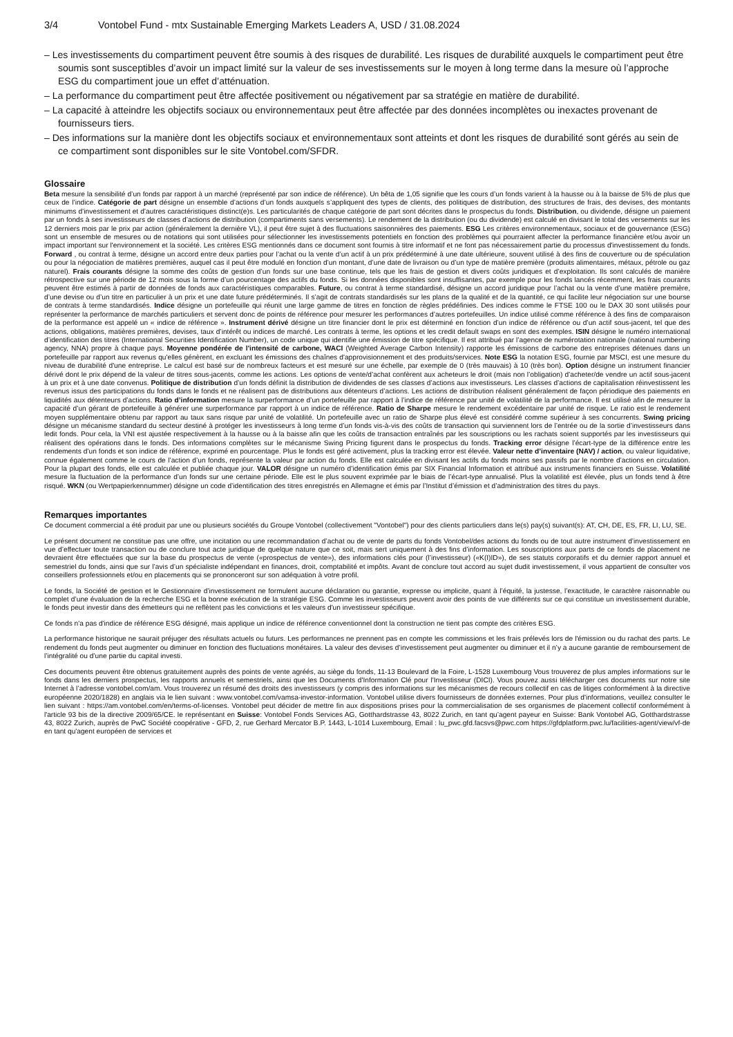3/4 Vontobel Fund - mtx Sustainable Emerging Markets Leaders A, USD / 31.08.2024
– Les investissements du compartiment peuvent être soumis à des risques de durabilité. Les risques de durabilité auxquels le compartiment peut être soumis sont susceptibles d’avoir un impact limité sur la valeur de ses investissements sur le moyen à long terme dans la mesure où l’approche ESG du compartiment joue un effet d’atténuation.
– La performance du compartiment peut être affectée positivement ou négativement par sa stratégie en matière de durabilité.
– La capacité à atteindre les objectifs sociaux ou environnementaux peut être affectée par des données incomplètes ou inexactes provenant de fournisseurs tiers.
– Des informations sur la manière dont les objectifs sociaux et environnementaux sont atteints et dont les risques de durabilité sont gérés au sein de ce compartiment sont disponibles sur le site Vontobel.com/SFDR.
Glossaire
Beta mesure la sensibilité d’un fonds par rapport à un marché (représenté par son indice de référence). Un bêta de 1,05 signifie que les cours d’un fonds varient à la hausse ou à la baisse de 5% de plus que ceux de l’indice. Catégorie de part désigne un ensemble d’actions d’un fonds auxquels s’appliquent des types de clients, des politiques de distribution, des structures de frais, des devises, des montants minimums d’investissement et d’autres caractéristiques distinct(e)s. Les particularités de chaque catégorie de part sont décrites dans le prospectus du fonds. Distribution, ou dividende, désigne un paiement par un fonds à ses investisseurs de classes d’actions de distribution (compartiments sans versements). Le rendement de la distribution (ou du dividende) est calculé en divisant le total des versements sur les 12 derniers mois par le prix par action (généralement la dernière VL), il peut être sujet à des fluctuations saisonnières des paiements. ESG Les critères environnementaux, sociaux et de gouvernance (ESG) sont un ensemble de mesures ou de notations qui sont utilisées pour sélectionner les investissements potentiels en fonction des problèmes qui pourraient affecter la performance financière et/ou avoir un impact important sur l'environnement et la société. Les critères ESG mentionnés dans ce document sont fournis à titre informatif et ne font pas nécessairement partie du processus d'investissement du fonds. Forward , ou contrat à terme, désigne un accord entre deux parties pour l’achat ou la vente d’un actif à un prix prédéterminé à une date ultérieure, souvent utilisé à des fins de couverture ou de spéculation ou pour la négociation de matières premières, auquel cas il peut être modulé en fonction d’un montant, d’une date de livraison ou d’un type de matière première (produits alimentaires, métaux, pétrole ou gaz naturel). Frais courants désigne la somme des coûts de gestion d’un fonds sur une base continue, tels que les frais de gestion et divers coûts juridiques et d’exploitation. Ils sont calculés de manière rétrospective sur une période de 12 mois sous la forme d’un pourcentage des actifs du fonds. Si les données disponibles sont insuffisantes, par exemple pour les fonds lancés récemment, les frais courants peuvent être estimés à partir de données de fonds aux caractéristiques comparables. Future, ou contrat à terme standardisé, désigne un accord juridique pour l’achat ou la vente d’une matière première, d’une devise ou d’un titre en particulier à un prix et une date future prédéterminés. Il s’agit de contrats standardisés sur les plans de la qualité et de la quantité, ce qui facilite leur négociation sur une bourse de contrats à terme standardisés. Indice désigne un portefeuille qui réunit une large gamme de titres en fonction de règles prédéfinies. Des indices comme le FTSE 100 ou le DAX 30 sont utilisés pour représenter la performance de marchés particuliers et servent donc de points de référence pour mesurer les performances d’autres portefeuilles. Un indice utilisé comme référence à des fins de comparaison de la performance est appelé un « indice de référence ». Instrument dérivé désigne un titre financier dont le prix est déterminé en fonction d’un indice de référence ou d’un actif sous-jacent, tel que des actions, obligations, matières premières, devises, taux d’intérêt ou indices de marché. Les contrats à terme, les options et les credit default swaps en sont des exemples. ISIN désigne le numéro international d’identification des titres (International Securities Identification Number), un code unique qui identifie une émission de titre spécifique. Il est attribué par l’agence de numérotation nationale (national numbering agency, NNA) propre à chaque pays. Moyenne pondérée de l'intensité de carbone, WACI (Weighted Average Carbon Intensity) rapporte les émissions de carbone des entreprises détenues dans un portefeuille par rapport aux revenus qu'elles génèrent, en excluant les émissions des chaînes d'approvisionnement et des produits/services. Note ESG la notation ESG, fournie par MSCI, est une mesure du niveau de durabilité d'une entreprise. Le calcul est basé sur de nombreux facteurs et est mesuré sur une échelle, par exemple de 0 (très mauvais) à 10 (très bon). Option désigne un instrument financier dérivé dont le prix dépend de la valeur de titres sous-jacents, comme les actions. Les options de vente/d’achat confèrent aux acheteurs le droit (mais non l’obligation) d’acheter/de vendre un actif sous-jacent à un prix et à une date convenus. Politique de distribution d’un fonds définit la distribution de dividendes de ses classes d’actions aux investisseurs. Les classes d’actions de capitalisation réinvestissent les revenus issus des participations du fonds dans le fonds et ne réalisent pas de distributions aux détenteurs d’actions. Les actions de distribution réalisent généralement de façon périodique des paiements en liquidités aux détenteurs d’actions. Ratio d’information mesure la surperformance d’un portefeuille par rapport à l’indice de référence par unité de volatilité de la performance. Il est utilisé afin de mesurer la capacité d’un gérant de portefeuille à générer une surperformance par rapport à un indice de référence. Ratio de Sharpe mesure le rendement excédentaire par unité de risque. Le ratio est le rendement moyen supplémentaire obtenu par rapport au taux sans risque par unité de volatilité. Un portefeuille avec un ratio de Sharpe plus élevé est considéré comme supérieur à ses concurrents. Swing pricing désigne un mécanisme standard du secteur destiné à protéger les investisseurs à long terme d’un fonds vis-à-vis des coûts de transaction qui surviennent lors de l’entrée ou de la sortie d’investisseurs dans ledit fonds. Pour cela, la VNI est ajustée respectivement à la hausse ou à la baisse afin que les coûts de transaction entraînés par les souscriptions ou les rachats soient supportés par les investisseurs qui réalisent des opérations dans le fonds. Des informations complètes sur le mécanisme Swing Pricing figurent dans le prospectus du fonds. Tracking error désigne l’écart-type de la différence entre les rendements d’un fonds et son indice de référence, exprimé en pourcentage. Plus le fonds est géré activement, plus la tracking error est élevée. Valeur nette d’inventaire (NAV) / action, ou valeur liquidative, connue également comme le cours de l’action d’un fonds, représente la valeur par action du fonds. Elle est calculée en divisant les actifs du fonds moins ses passifs par le nombre d’actions en circulation. Pour la plupart des fonds, elle est calculée et publiée chaque jour. VALOR désigne un numéro d’identification émis par SIX Financial Information et attribué aux instruments financiers en Suisse. Volatilité mesure la fluctuation de la performance d’un fonds sur une certaine période. Elle est le plus souvent exprimée par le biais de l’écart-type annualisé. Plus la volatilité est élevée, plus un fonds tend à être risqué. WKN (ou Wertpapierkennummer) désigne un code d’identification des titres enregistrés en Allemagne et émis par l’Institut d’émission et d’administration des titres du pays.
Remarques importantes
Ce document commercial a été produit par une ou plusieurs sociétés du Groupe Vontobel (collectivement "Vontobel") pour des clients particuliers dans le(s) pay(s) suivant(s): AT, CH, DE, ES, FR, LI, LU, SE.
Le présent document ne constitue pas une offre, une incitation ou une recommandation d’achat ou de vente de parts du fonds Vontobel/des actions du fonds ou de tout autre instrument d’investissement en vue d’effectuer toute transaction ou de conclure tout acte juridique de quelque nature que ce soit, mais sert uniquement à des fins d’information. Les souscriptions aux parts de ce fonds de placement ne devraient être effectuées que sur la base du prospectus de vente («prospectus de vente»), des informations clés pour (l’investisseur) («K(I)ID»), de ses statuts corporatifs et du dernier rapport annuel et semestriel du fonds, ainsi que sur l’avis d’un spécialiste indépendant en finances, droit, comptabilité et impôts. Avant de conclure tout accord au sujet dudit investissement, il vous appartient de consulter vos conseillers professionnels et/ou en placements qui se prononceront sur son adéquation à votre profil.
Le fonds, la Société de gestion et le Gestionnaire d’investissement ne formulent aucune déclaration ou garantie, expresse ou implicite, quant à l’équité, la justesse, l’exactitude, le caractère raisonnable ou complet d’une évaluation de la recherche ESG et la bonne exécution de la stratégie ESG. Comme les investisseurs peuvent avoir des points de vue différents sur ce qui constitue un investissement durable, le fonds peut investir dans des émetteurs qui ne reflètent pas les convictions et les valeurs d'un investisseur spécifique.
Ce fonds n'a pas d'indice de référence ESG désigné, mais applique un indice de référence conventionnel dont la construction ne tient pas compte des critères ESG.
La performance historique ne saurait préjuger des résultats actuels ou futurs. Les performances ne prennent pas en compte les commissions et les frais prélevés lors de l'émission ou du rachat des parts. Le rendement du fonds peut augmenter ou diminuer en fonction des fluctuations monétaires. La valeur des devises d’investissement peut augmenter ou diminuer et il n’y a aucune garantie de remboursement de l’intégralité ou d’une partie du capital investi.
Ces documents peuvent être obtenus gratuitement auprès des points de vente agréés, au siège du fonds, 11-13 Boulevard de la Foire, L-1528 Luxembourg Vous trouverez de plus amples informations sur le fonds dans les derniers prospectus, les rapports annuels et semestriels, ainsi que les Documents d'Information Clé pour l'Investisseur (DICI). Vous pouvez aussi télécharger ces documents sur notre site Internet à l’adresse vontobel.com/am. Vous trouverez un résumé des droits des investisseurs (y compris des informations sur les mécanismes de recours collectif en cas de litiges conformément à la directive européenne 2020/1828) en anglais via le lien suivant : www.vontobel.com/vamsa-investor-information. Vontobel utilise divers fournisseurs de données externes. Pour plus d'informations, veuillez consulter le lien suivant : https://am.vontobel.com/en/terms-of-licenses. Vontobel peut décider de mettre fin aux dispositions prises pour la commercialisation de ses organismes de placement collectif conformément à l'article 93 bis de la directive 2009/65/CE. le représentant en Suisse: Vontobel Fonds Services AG, Gotthardstrasse 43, 8022 Zurich, en tant qu’agent payeur en Suisse: Bank Vontobel AG, Gotthardstrasse 43, 8022 Zurich, auprès de PwC Société coopérative - GFD, 2, rue Gerhard Mercator B.P. 1443, L-1014 Luxembourg, Email : lu_pwc.gfd.facsvs@pwc.com https://gfdplatform.pwc.lu/facilities-agent/view/vf-de en tant qu'agent européen de services et